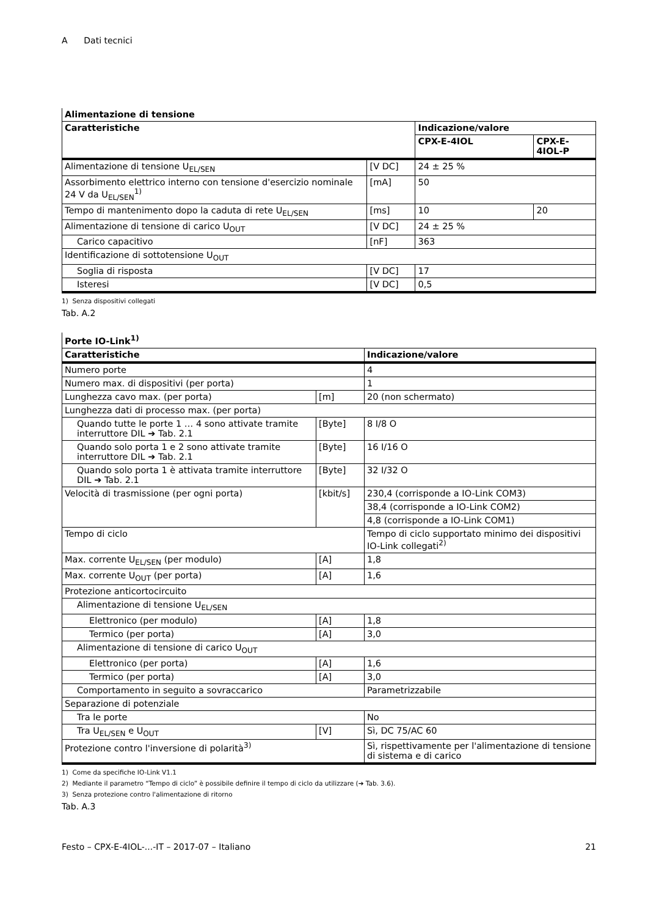A Dati tecnici
| Alimentazione di tensione | | | |
| Caratteristiche | | Indicazione/valore | |
| | | CPX-E-4IOL | CPX-E-4IOL-P |
| Alimentazione di tensione U<sub>EL/SEN</sub> | [V DC] | 24 ± 25 % | |
| Assorbimento elettrico interno con tensione d'esercizio nominale 24 V da U<sub>EL/SEN</sub><sup>1)</sup> | [mA] | 50 | |
| Tempo di mantenimento dopo la caduta di rete U<sub>EL/SEN</sub> | [ms] | 10 | 20 |
| Alimentazione di tensione di carico U<sub>OUT</sub> | [V DC] | 24 ± 25 % | |
| Carico capacitivo | [nF] | 363 | |
| Identificazione di sottotensione U<sub>OUT</sub> | | | |
| Soglia di risposta | [V DC] | 17 | |
| Isteresi | [V DC] | 0,5 | |
1) Senza dispositivi collegati
Tab. A.2
| Porte IO-Link<sup>1)</sup> | | |
| Caratteristiche | | Indicazione/valore |
| Numero porte | | 4 |
| Numero max. di dispositivi (per porta) | | 1 |
| Lunghezza cavo max. (per porta) | [m] | 20 (non schermato) |
| Lunghezza dati di processo max. (per porta) | | |
| Quando tutte le porte 1 … 4 sono attivate tramite interruttore DIL ➔ Tab. 2.1 | [Byte] | 8 I/8 O |
| Quando solo porta 1 e 2 sono attivate tramite interruttore DIL ➔ Tab. 2.1 | [Byte] | 16 I/16 O |
| Quando solo porta 1 è attivata tramite interruttore DIL ➔ Tab. 2.1 | [Byte] | 32 I/32 O |
| Velocità di trasmissione (per ogni porta) | [kbit/s] | 230,4 (corrisponde a IO-Link COM3) |
| | | 38,4 (corrisponde a IO-Link COM2) |
| | | 4,8 (corrisponde a IO-Link COM1) |
| Tempo di ciclo | | Tempo di ciclo supportato minimo dei dispositivi IO-Link collegati<sup>2)</sup> |
| Max. corrente U<sub>EL/SEN</sub> (per modulo) | [A] | 1,8 |
| Max. corrente U<sub>OUT</sub> (per porta) | [A] | 1,6 |
| Protezione anticortocircuito | | |
| Alimentazione di tensione U<sub>EL/SEN</sub> | | |
| Elettronico (per modulo) | [A] | 1,8 |
| Termico (per porta) | [A] | 3,0 |
| Alimentazione di tensione di carico U<sub>OUT</sub> | | |
| Elettronico (per porta) | [A] | 1,6 |
| Termico (per porta) | [A] | 3,0 |
| Comportamento in seguito a sovraccarico | | Parametrizzabile |
| Separazione di potenziale | | |
| Tra le porte | | No |
| Tra U<sub>EL/SEN</sub> e U<sub>OUT</sub> | [V] | Sì, DC 75/AC 60 |
| Protezione contro l'inversione di polarità<sup>3)</sup> | | Sì, rispettivamente per l'alimentazione di tensione di sistema e di carico |
1) Come da specifiche IO-Link V1.1
2) Mediante il parametro “Tempo di ciclo” è possibile definire il tempo di ciclo da utilizzare (➔ Tab. 3.6).
3) Senza protezione contro l'alimentazione di ritorno
Tab. A.3
Festo – CPX-E-4IOL-...-IT – 2017-07 – Italiano 21